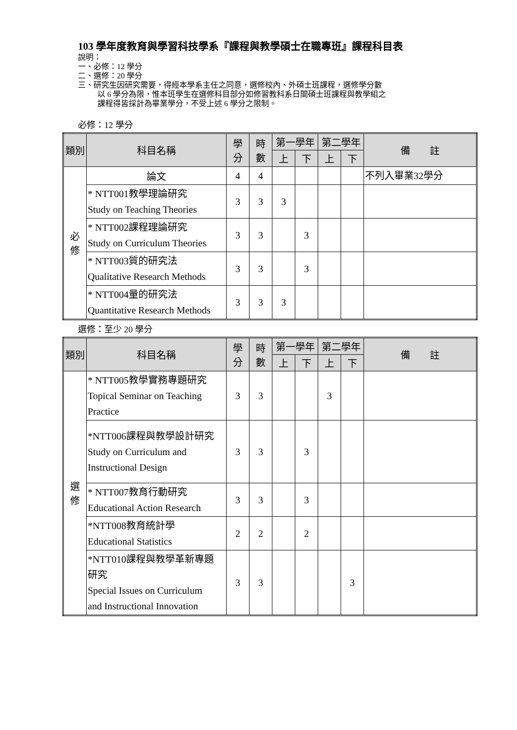103 學年度教育與學習科技學系『課程與教學碩士在職專班』課程科目表
說明：
一、必修：12 學分
二、選修：20 學分
三、研究生因研究需要，得經本學系主任之同意，選修校內、外碩士班課程，選修學分數
以 6 學分為限，惟本班學生在選修科目部分如修習教科系日間碩士班課程與教學組之
課程得皆採計為畢業學分，不受上述 6 學分之限制。
必修：12 學分
| 類別 | 科目名稱 | 學 分 | 時 數 | 第一學年 | | 第二學年 | | 備 註 |
| --- | --- | --- | --- | --- | --- | --- | --- | --- |
| | | | | 上 | 下 | 上 | 下 | |
| 必 修 | 論文 | 4 | 4 | | | | | 不列入畢業32學分 |
| | * NTT001教學理論研究 Study on Teaching Theories | 3 | 3 | 3 | | | | |
| | * NTT002課程理論研究 Study on Curriculum Theories | 3 | 3 | | 3 | | | |
| | * NTT003質的研究法 Qualitative Research Methods | 3 | 3 | | 3 | | | |
| | * NTT004量的研究法 Quantitative Research Methods | 3 | 3 | 3 | | | | |
選修：至少 20 學分
| 類別 | 科目名稱 | 學 分 | 時 數 | 第一學年 | | 第二學年 | | 備 註 |
| --- | --- | --- | --- | --- | --- | --- | --- | --- |
| | | | | 上 | 下 | 上 | 下 | |
| 選 修 | * NTT005教學實務專題研究 Topical Seminar on Teaching Practice | 3 | 3 | | | 3 | | |
| | *NTT006課程與教學設計研究 Study on Curriculum and Instructional Design | 3 | 3 | | 3 | | | |
| | * NTT007教育行動研究 Educational Action Research | 3 | 3 | | 3 | | | |
| | *NTT008教育統計學 Educational Statistics | 2 | 2 | | 2 | | | |
| | *NTT010課程與教學革新專題 研究 Special Issues on Curriculum and Instructional Innovation | 3 | 3 | | | | 3 | |